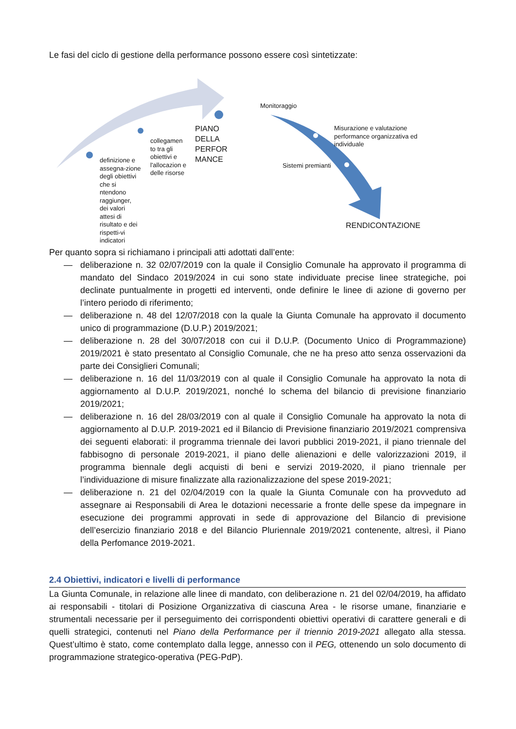Le fasi del ciclo di gestione della performance possono essere così sintetizzate:
definizione e assegna-zione degli obiettivi che si ntendono raggiunger, dei valori attesi di risultato e dei rispetti-vi indicatori
collegamen to tra gli obiettivi e l'allocazion e delle risorse
PIANO DELLA PERFOR MANCE
Monitoraggio
Misurazione e valutazione performance organizzativa ed individuale
Sistemi premianti
RENDICONTAZIONE
Per quanto sopra si richiamano i principali atti adottati dall’ente:
— deliberazione n. 32 02/07/2019 con la quale il Consiglio Comunale ha approvato il programma di mandato del Sindaco 2019/2024 in cui sono state individuate precise linee strategiche, poi declinate puntualmente in progetti ed interventi, onde definire le linee di azione di governo per l’intero periodo di riferimento;
— deliberazione n. 48 del 12/07/2018 con la quale la Giunta Comunale ha approvato il documento unico di programmazione (D.U.P.) 2019/2021;
— deliberazione n. 28 del 30/07/2018 con cui il D.U.P. (Documento Unico di Programmazione) 2019/2021 è stato presentato al Consiglio Comunale, che ne ha preso atto senza osservazioni da parte dei Consiglieri Comunali;
— deliberazione n. 16 del 11/03/2019 con al quale il Consiglio Comunale ha approvato la nota di aggiornamento al D.U.P. 2019/2021, nonché lo schema del bilancio di previsione finanziario 2019/2021;
— deliberazione n. 16 del 28/03/2019 con al quale il Consiglio Comunale ha approvato la nota di aggiornamento al D.U.P. 2019-2021 ed il Bilancio di Previsione finanziario 2019/2021 comprensiva dei seguenti elaborati: il programma triennale dei lavori pubblici 2019-2021, il piano triennale del fabbisogno di personale 2019-2021, il piano delle alienazioni e delle valorizzazioni 2019, il programma biennale degli acquisti di beni e servizi 2019-2020, il piano triennale per l’individuazione di misure finalizzate alla razionalizzazione del spese 2019-2021;
— deliberazione n. 21 del 02/04/2019 con la quale la Giunta Comunale con ha provveduto ad assegnare ai Responsabili di Area le dotazioni necessarie a fronte delle spese da impegnare in esecuzione dei programmi approvati in sede di approvazione del Bilancio di previsione dell’esercizio finanziario 2018 e del Bilancio Pluriennale 2019/2021 contenente, altresì, il Piano della Perfomance 2019-2021.
2.4 Obiettivi, indicatori e livelli di performance
La Giunta Comunale, in relazione alle linee di mandato, con deliberazione n. 21 del 02/04/2019, ha affidato ai responsabili - titolari di Posizione Organizzativa di ciascuna Area - le risorse umane, finanziarie e strumentali necessarie per il perseguimento dei corrispondenti obiettivi operativi di carattere generali e di quelli strategici, contenuti nel Piano della Performance per il triennio 2019-2021 allegato alla stessa. Quest’ultimo è stato, come contemplato dalla legge, annesso con il PEG, ottenendo un solo documento di programmazione strategico-operativa (PEG-PdP).